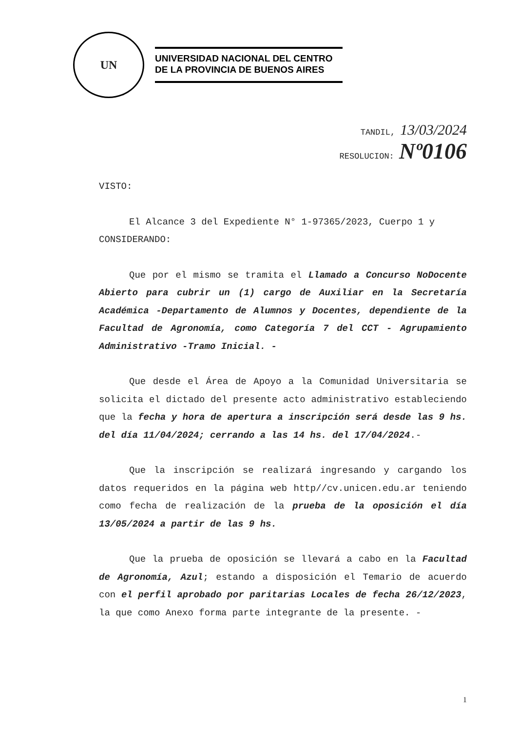UN
UNIVERSIDAD NACIONAL DEL CENTRO
DE LA PROVINCIA DE BUENOS AIRES
TANDIL, 13/03/2024
RESOLUCION: Nº0106
VISTO:
El Alcance 3 del Expediente N° 1-97365/2023, Cuerpo 1 y
CONSIDERANDO:
Que por el mismo se tramita el Llamado a Concurso NoDocente Abierto para cubrir un (1) cargo de Auxiliar en la Secretaría Académica -Departamento de Alumnos y Docentes, dependiente de la Facultad de Agronomía, como Categoría 7 del CCT - Agrupamiento Administrativo -Tramo Inicial. -
Que desde el Área de Apoyo a la Comunidad Universitaria se solicita el dictado del presente acto administrativo estableciendo que la fecha y hora de apertura a inscripción será desde las 9 hs. del día 11/04/2024; cerrando a las 14 hs. del 17/04/2024.-
Que la inscripción se realizará ingresando y cargando los datos requeridos en la página web http//cv.unicen.edu.ar teniendo como fecha de realización de la prueba de la oposición el día 13/05/2024 a partir de las 9 hs.
Que la prueba de oposición se llevará a cabo en la Facultad de Agronomía, Azul; estando a disposición el Temario de acuerdo con el perfil aprobado por paritarias Locales de fecha 26/12/2023, la que como Anexo forma parte integrante de la presente. -
1